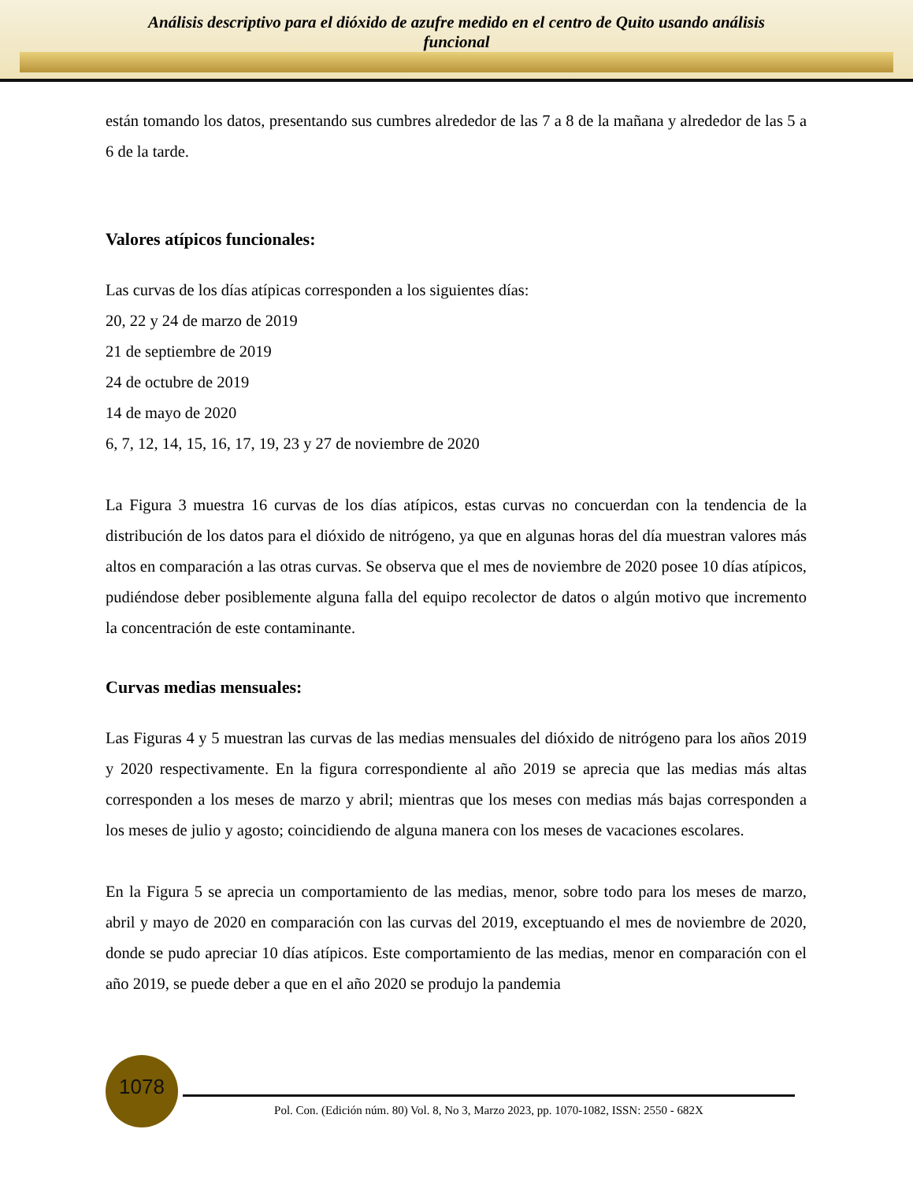Análisis descriptivo para el dióxido de azufre medido en el centro de Quito usando análisis
funcional
están tomando los datos, presentando sus cumbres alrededor de las 7 a 8 de la mañana y alrededor de las 5 a 6 de la tarde.
Valores atípicos funcionales:
Las curvas de los días atípicas corresponden a los siguientes días:
20, 22 y 24 de marzo de 2019
21 de septiembre de 2019
24 de octubre de 2019
14 de mayo de 2020
6, 7, 12, 14, 15, 16, 17, 19, 23 y 27 de noviembre de 2020
La Figura 3 muestra 16 curvas de los días atípicos, estas curvas no concuerdan con la tendencia de la distribución de los datos para el dióxido de nitrógeno, ya que en algunas horas del día muestran valores más altos en comparación a las otras curvas. Se observa que el mes de noviembre de 2020 posee 10 días atípicos, pudiéndose deber posiblemente alguna falla del equipo recolector de datos o algún motivo que incremento la concentración de este contaminante.
Curvas medias mensuales:
Las Figuras 4 y 5 muestran las curvas de las medias mensuales del dióxido de nitrógeno para los años 2019 y 2020 respectivamente. En la figura correspondiente al año 2019 se aprecia que las medias más altas corresponden a los meses de marzo y abril; mientras que los meses con medias más bajas corresponden a los meses de julio y agosto; coincidiendo de alguna manera con los meses de vacaciones escolares.
En la Figura 5 se aprecia un comportamiento de las medias, menor, sobre todo para los meses de marzo, abril y mayo de 2020 en comparación con las curvas del 2019, exceptuando el mes de noviembre de 2020, donde se pudo apreciar 10 días atípicos. Este comportamiento de las medias, menor en comparación con el año 2019, se puede deber a que en el año 2020 se produjo la pandemia
1078
Pol. Con. (Edición núm. 80) Vol. 8, No 3, Marzo 2023, pp. 1070-1082, ISSN: 2550 - 682X